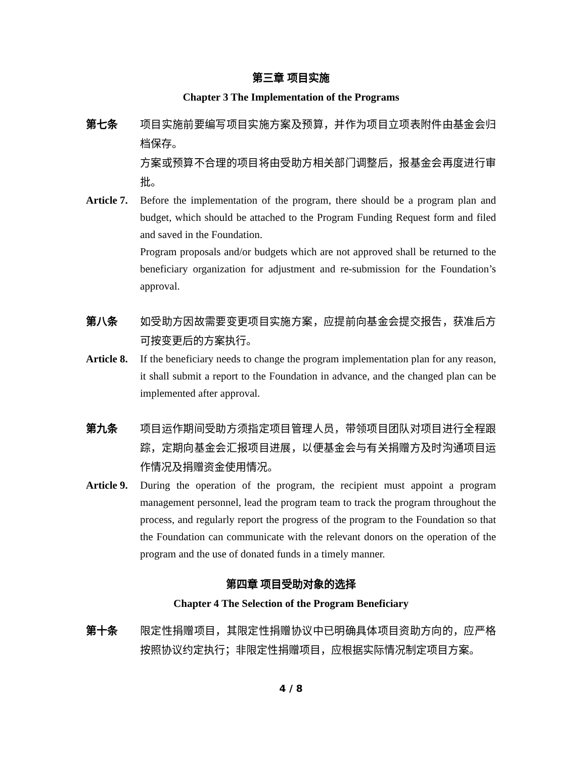第三章 项目实施
Chapter 3 The Implementation of the Programs
第七条 项目实施前要编写项目实施方案及预算，并作为项目立项表附件由基金会归档保存。
方案或预算不合理的项目将由受助方相关部门调整后，报基金会再度进行审批。
Article 7.
Before the implementation of the program, there should be a program plan and budget, which should be attached to the Program Funding Request form and filed and saved in the Foundation.
Program proposals and/or budgets which are not approved shall be returned to the beneficiary organization for adjustment and re-submission for the Foundation’s approval.
第八条 如受助方因故需要变更项目实施方案，应提前向基金会提交报告，获准后方可按变更后的方案执行。
Article 8.
If the beneficiary needs to change the program implementation plan for any reason, it shall submit a report to the Foundation in advance, and the changed plan can be implemented after approval.
第九条 项目运作期间受助方须指定项目管理人员，带领项目团队对项目进行全程跟踪，定期向基金会汇报项目进展，以便基金会与有关捐赠方及时沟通项目运作情况及捐赠资金使用情况。
Article 9.
During the operation of the program, the recipient must appoint a program management personnel, lead the program team to track the program throughout the process, and regularly report the progress of the program to the Foundation so that the Foundation can communicate with the relevant donors on the operation of the program and the use of donated funds in a timely manner.
第四章 项目受助对象的选择
Chapter 4 The Selection of the Program Beneficiary
第十条 限定性捐赠项目，其限定性捐赠协议中已明确具体项目资助方向的，应严格按照协议约定执行；非限定性捐赠项目，应根据实际情况制定项目方案。
4 / 8